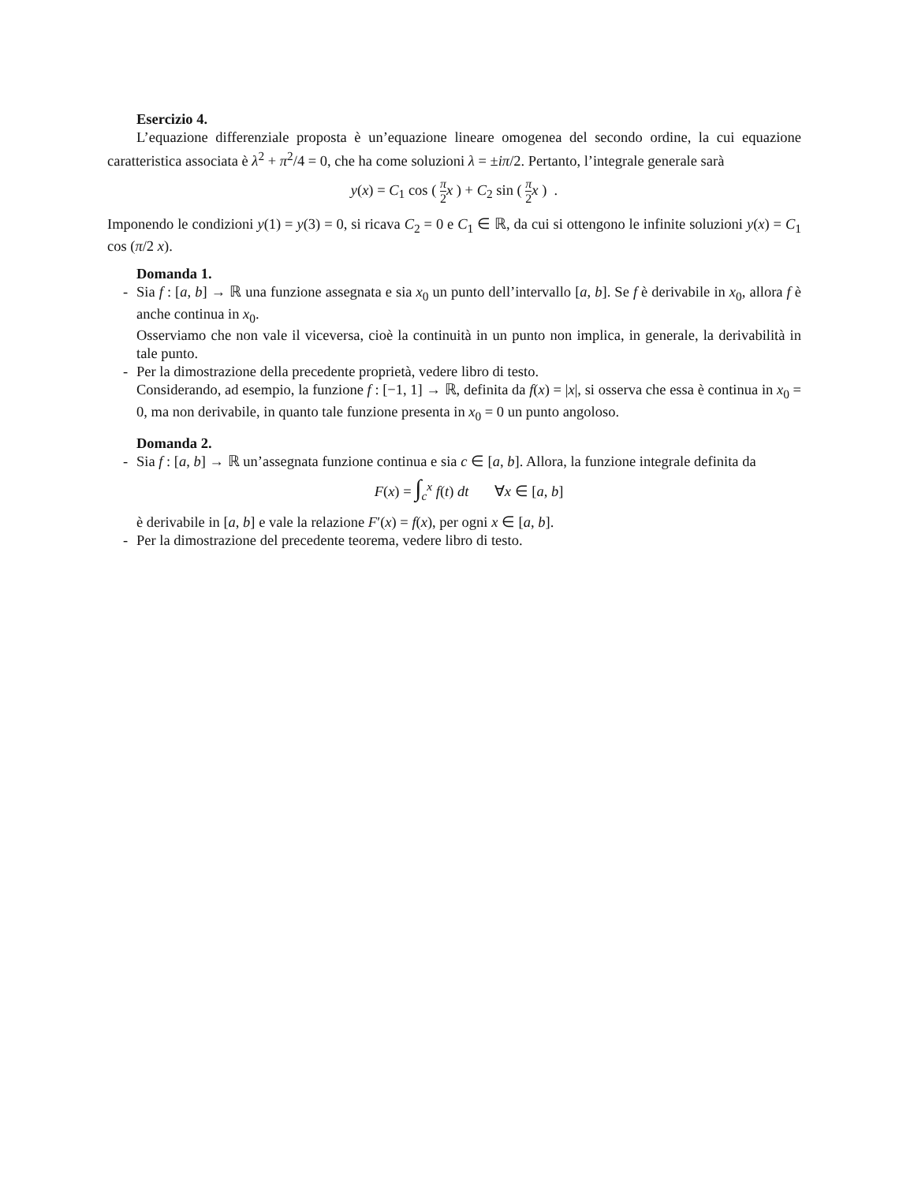Esercizio 4.
L’equazione differenziale proposta è un’equazione lineare omogenea del secondo ordine, la cui equazione caratteristica associata è λ<sup>2</sup> + π<sup>2</sup>/4 = 0, che ha come soluzioni λ = ±iπ/2. Pertanto, l’integrale generale sarà
y(x) = C<sub>1</sub> cos ( π 2 x ) + C<sub>2</sub> sin ( π 2 x ) .
Imponendo le condizioni y(1) = y(3) = 0, si ricava C<sub>2</sub> = 0 e C<sub>1</sub> ∈ ℝ, da cui si ottengono le infinite soluzioni y(x) = C<sub>1</sub> cos (π/2 x).
Domanda 1.
- Sia f : [a, b] → ℝ una funzione assegnata e sia x<sub>0</sub> un punto dell’intervallo [a, b]. Se f è derivabile in x<sub>0</sub>, allora f è anche continua in x<sub>0</sub>.
Osserviamo che non vale il viceversa, cioè la continuità in un punto non implica, in generale, la derivabilità in tale punto.
- Per la dimostrazione della precedente proprietà, vedere libro di testo.
Considerando, ad esempio, la funzione f : [−1, 1] → ℝ, definita da f(x) = |x|, si osserva che essa è continua in x<sub>0</sub> = 0, ma non derivabile, in quanto tale funzione presenta in x<sub>0</sub> = 0 un punto angoloso.
Domanda 2.
- Sia f : [a, b] → ℝ un’assegnata funzione continua e sia c ∈ [a, b]. Allora, la funzione integrale definita da
F(x) = ∫<sub>c</sub><sup>x</sup> f(t) dt ∀x ∈ [a, b]
è derivabile in [a, b] e vale la relazione F′(x) = f(x), per ogni x ∈ [a, b].
- Per la dimostrazione del precedente teorema, vedere libro di testo.